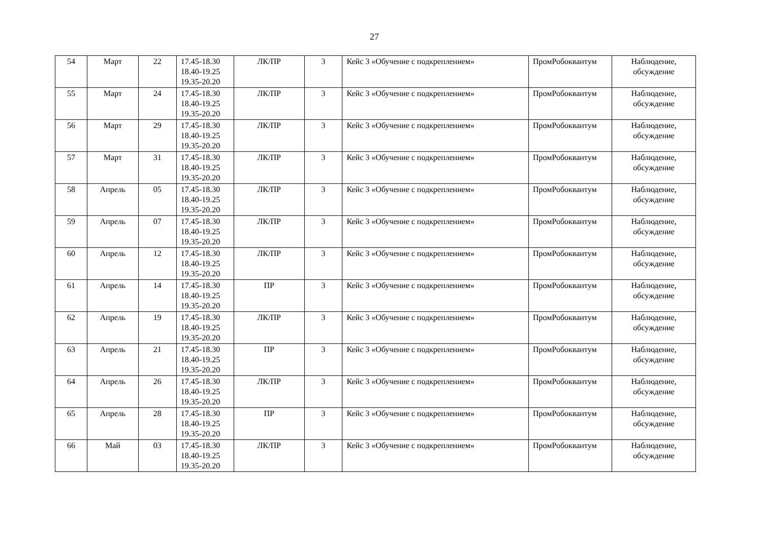27
| 54 | Март | 22 | 17.45-18.30 18.40-19.25 19.35-20.20 | ЛК/ПР | 3 | Кейс 3 «Обучение с подкреплением» | ПромРобоквантум | Наблюдение, обсуждение |
| 55 | Март | 24 | 17.45-18.30 18.40-19.25 19.35-20.20 | ЛК/ПР | 3 | Кейс 3 «Обучение с подкреплением» | ПромРобоквантум | Наблюдение, обсуждение |
| 56 | Март | 29 | 17.45-18.30 18.40-19.25 19.35-20.20 | ЛК/ПР | 3 | Кейс 3 «Обучение с подкреплением» | ПромРобоквантум | Наблюдение, обсуждение |
| 57 | Март | 31 | 17.45-18.30 18.40-19.25 19.35-20.20 | ЛК/ПР | 3 | Кейс 3 «Обучение с подкреплением» | ПромРобоквантум | Наблюдение, обсуждение |
| 58 | Апрель | 05 | 17.45-18.30 18.40-19.25 19.35-20.20 | ЛК/ПР | 3 | Кейс 3 «Обучение с подкреплением» | ПромРобоквантум | Наблюдение, обсуждение |
| 59 | Апрель | 07 | 17.45-18.30 18.40-19.25 19.35-20.20 | ЛК/ПР | 3 | Кейс 3 «Обучение с подкреплением» | ПромРобоквантум | Наблюдение, обсуждение |
| 60 | Апрель | 12 | 17.45-18.30 18.40-19.25 19.35-20.20 | ЛК/ПР | 3 | Кейс 3 «Обучение с подкреплением» | ПромРобоквантум | Наблюдение, обсуждение |
| 61 | Апрель | 14 | 17.45-18.30 18.40-19.25 19.35-20.20 | ПР | 3 | Кейс 3 «Обучение с подкреплением» | ПромРобоквантум | Наблюдение, обсуждение |
| 62 | Апрель | 19 | 17.45-18.30 18.40-19.25 19.35-20.20 | ЛК/ПР | 3 | Кейс 3 «Обучение с подкреплением» | ПромРобоквантум | Наблюдение, обсуждение |
| 63 | Апрель | 21 | 17.45-18.30 18.40-19.25 19.35-20.20 | ПР | 3 | Кейс 3 «Обучение с подкреплением» | ПромРобоквантум | Наблюдение, обсуждение |
| 64 | Апрель | 26 | 17.45-18.30 18.40-19.25 19.35-20.20 | ЛК/ПР | 3 | Кейс 3 «Обучение с подкреплением» | ПромРобоквантум | Наблюдение, обсуждение |
| 65 | Апрель | 28 | 17.45-18.30 18.40-19.25 19.35-20.20 | ПР | 3 | Кейс 3 «Обучение с подкреплением» | ПромРобоквантум | Наблюдение, обсуждение |
| 66 | Май | 03 | 17.45-18.30 18.40-19.25 19.35-20.20 | ЛК/ПР | 3 | Кейс 3 «Обучение с подкреплением» | ПромРобоквантум | Наблюдение, обсуждение |